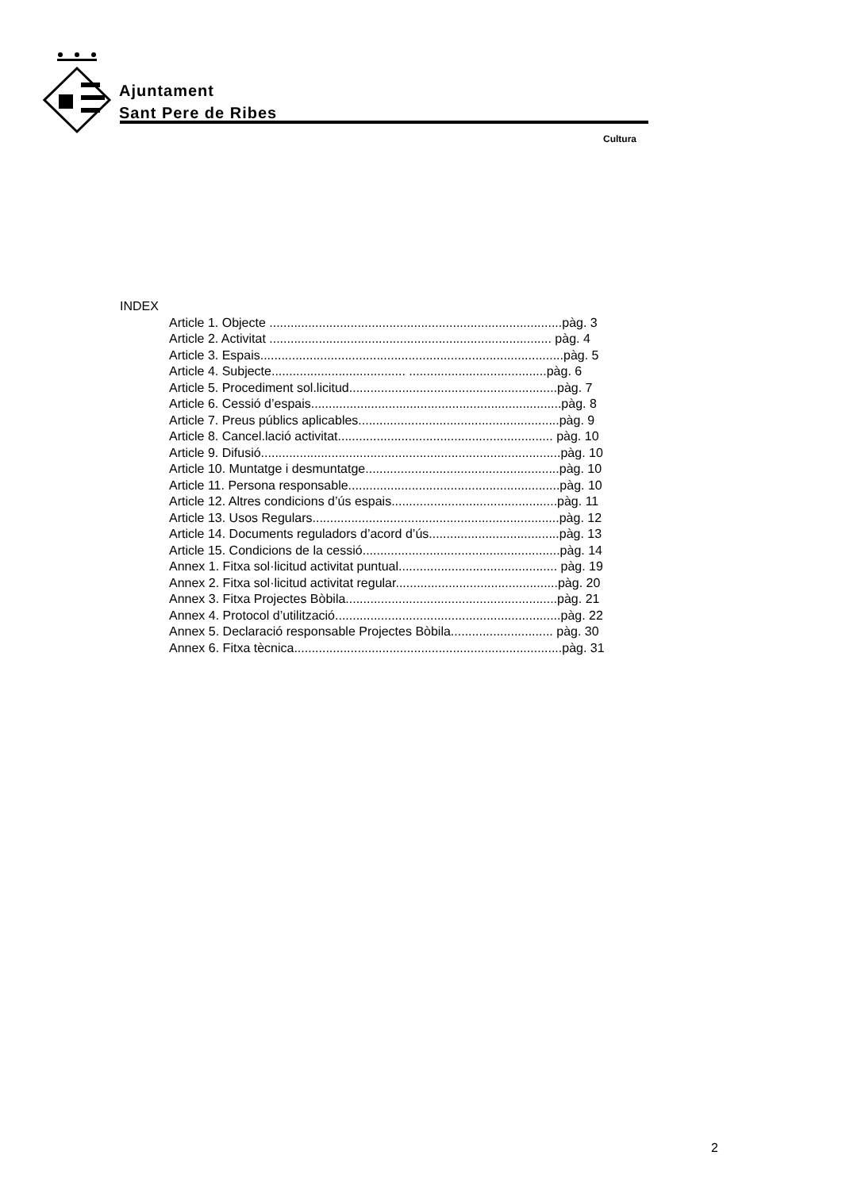Ajuntament
Sant Pere de Ribes
Cultura
INDEX
Article 1. Objecte ...................................................................................pàg. 3
Article 2. Activitat ................................................................................ pàg. 4
Article 3. Espais......................................................................................pàg. 5
Article 4. Subjecte...................................... .......................................pàg. 6
Article 5. Procediment sol.licitud...........................................................pàg. 7
Article 6. Cessió d’espais.......................................................................pàg. 8
Article 7. Preus públics aplicables.........................................................pàg. 9
Article 8. Cancel.lació activitat............................................................. pàg. 10
Article 9. Difusió.....................................................................................pàg. 10
Article 10. Muntatge i desmuntatge.......................................................pàg. 10
Article 11. Persona responsable............................................................pàg. 10
Article 12. Altres condicions d’ús espais...............................................pàg. 11
Article 13. Usos Regulars......................................................................pàg. 12
Article 14. Documents reguladors d’acord d’ús.....................................pàg. 13
Article 15. Condicions de la cessió........................................................pàg. 14
Annex 1. Fitxa sol·licitud activitat puntual............................................. pàg. 19
Annex 2. Fitxa sol·licitud activitat regular..............................................pàg. 20
Annex 3. Fitxa Projectes Bòbila............................................................pàg. 21
Annex 4. Protocol d’utilització................................................................pàg. 22
Annex 5. Declaració responsable Projectes Bòbila............................. pàg. 30
Annex 6. Fitxa tècnica............................................................................pàg. 31
2